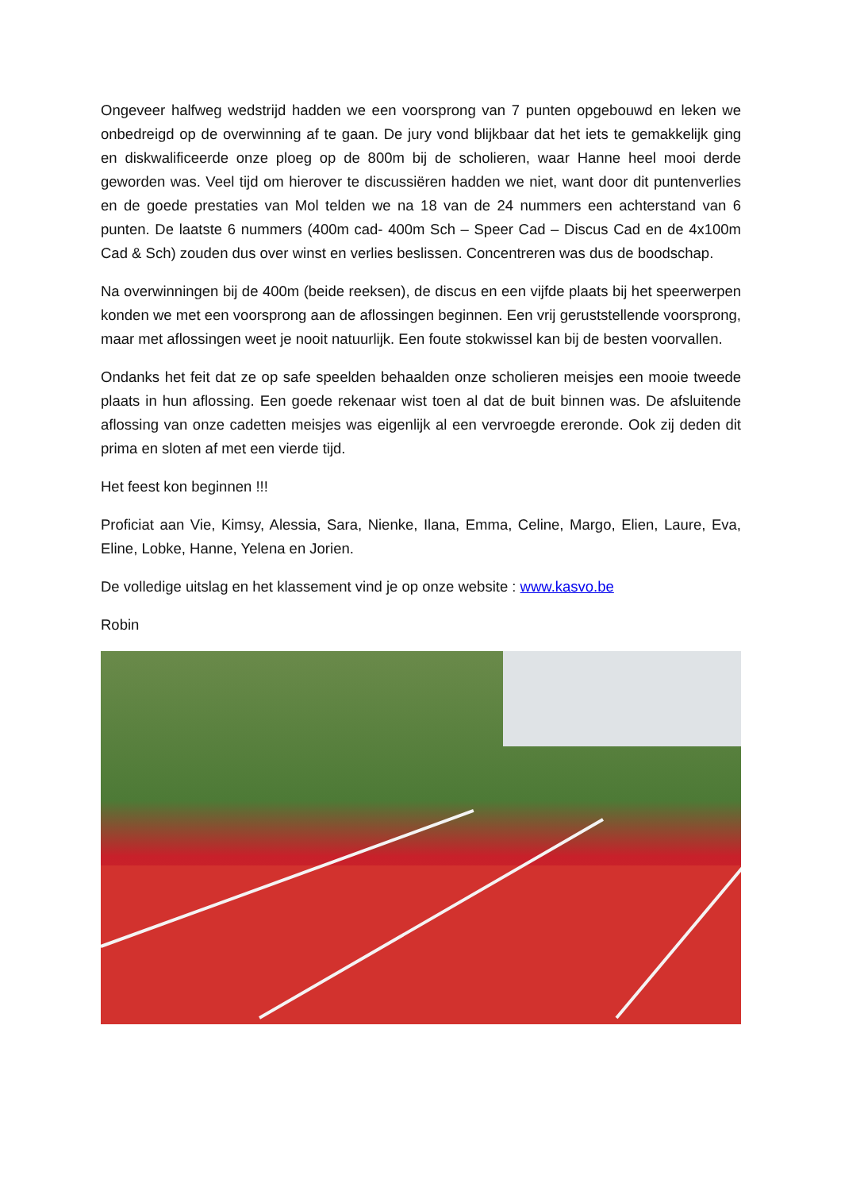Ongeveer halfweg wedstrijd hadden we een voorsprong van 7 punten opgebouwd en leken we onbedreigd op de overwinning af te gaan. De jury vond blijkbaar dat het iets te gemakkelijk ging en diskwalificeerde onze ploeg op de 800m bij de scholieren, waar Hanne heel mooi derde geworden was. Veel tijd om hierover te discussiëren hadden we niet, want door dit puntenverlies en de goede prestaties van Mol telden we na 18 van de 24 nummers een achterstand van 6 punten. De laatste 6 nummers (400m cad- 400m Sch – Speer Cad – Discus Cad en de 4x100m Cad & Sch) zouden dus over winst en verlies beslissen. Concentreren was dus de boodschap.
Na overwinningen bij de 400m (beide reeksen), de discus en een vijfde plaats bij het speerwerpen konden we met een voorsprong aan de aflossingen beginnen. Een vrij geruststellende voorsprong, maar met aflossingen weet je nooit natuurlijk. Een foute stokwissel kan bij de besten voorvallen.
Ondanks het feit dat ze op safe speelden behaalden onze scholieren meisjes een mooie tweede plaats in hun aflossing. Een goede rekenaar wist toen al dat de buit binnen was. De afsluitende aflossing van onze cadetten meisjes was eigenlijk al een vervroegde ereronde. Ook zij deden dit prima en sloten af met een vierde tijd.
Het feest kon beginnen !!!
Proficiat aan Vie, Kimsy, Alessia, Sara, Nienke, Ilana, Emma, Celine, Margo, Elien, Laure, Eva, Eline, Lobke, Hanne, Yelena en Jorien.
De volledige uitslag en het klassement vind je op onze website : www.kasvo.be
Robin